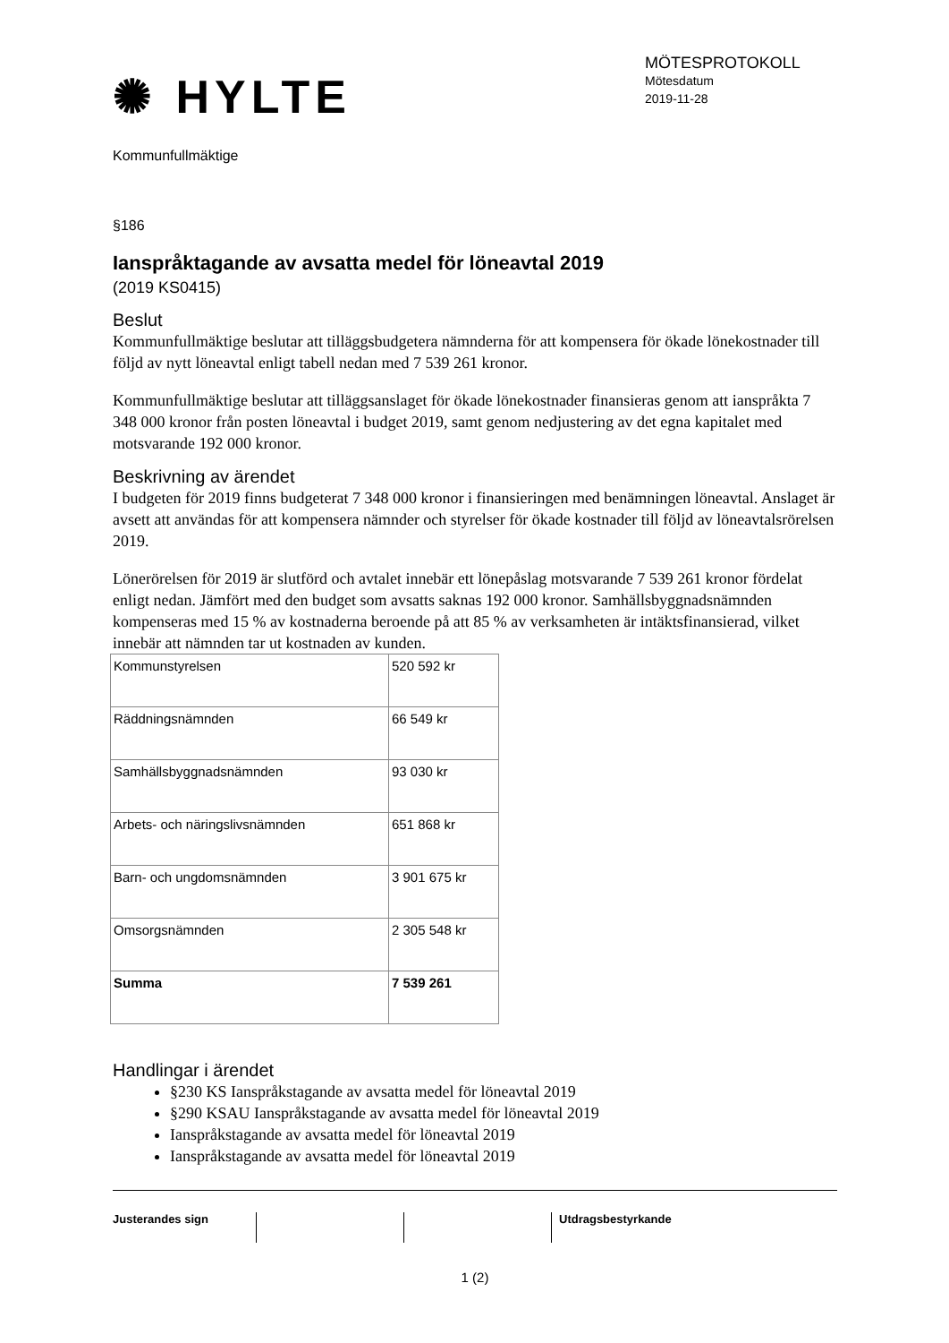✺ HYLTE
MÖTESPROTOKOLL
Mötesdatum
2019-11-28
Kommunfullmäktige
§186
Ianspråktagande av avsatta medel för löneavtal 2019
(2019 KS0415)
Beslut
Kommunfullmäktige beslutar att tilläggsbudgetera nämnderna för att kompensera för ökade lönekostnader till följd av nytt löneavtal enligt tabell nedan med 7 539 261 kronor.
Kommunfullmäktige beslutar att tilläggsanslaget för ökade lönekostnader finansieras genom att ianspråkta 7 348 000 kronor från posten löneavtal i budget 2019, samt genom nedjustering av det egna kapitalet med motsvarande 192 000 kronor.
Beskrivning av ärendet
I budgeten för 2019 finns budgeterat 7 348 000 kronor i finansieringen med benämningen löneavtal. Anslaget är avsett att användas för att kompensera nämnder och styrelser för ökade kostnader till följd av löneavtalsrörelsen 2019.
Lönerörelsen för 2019 är slutförd och avtalet innebär ett lönepåslag motsvarande 7 539 261 kronor fördelat enligt nedan. Jämfört med den budget som avsatts saknas 192 000 kronor. Samhällsbyggnadsnämnden kompenseras med 15 % av kostnaderna beroende på att 85 % av verksamheten är intäktsfinansierad, vilket innebär att nämnden tar ut kostnaden av kunden.
| Kommunstyrelsen | 520 592 kr |
| Räddningsnämnden | 66 549 kr |
| Samhällsbyggnadsnämnden | 93 030 kr |
| Arbets- och näringslivsnämnden | 651 868 kr |
| Barn- och ungdomsnämnden | 3 901 675 kr |
| Omsorgsnämnden | 2 305 548 kr |
| Summa | 7 539 261 |
Handlingar i ärendet
§230 KS Ianspråkstagande av avsatta medel för löneavtal 2019
§290 KSAU Ianspråkstagande av avsatta medel för löneavtal 2019
Ianspråkstagande av avsatta medel för löneavtal 2019
Ianspråkstagande av avsatta medel för löneavtal 2019
Justerandes sign Utdragsbestyrkande
1 (2)